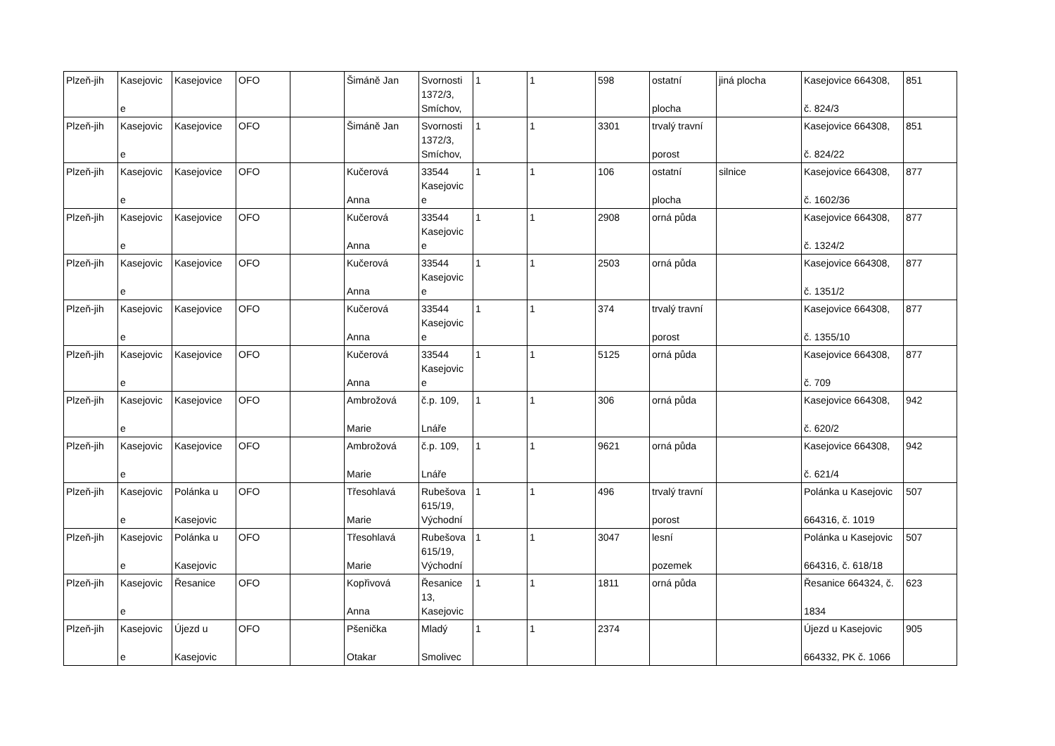| Plzeň-jih | Kasejovic e | Kasejovice | OFO | | Šimáně Jan | Svornosti 1372/3, Smíchov, | 1 | 1 | 598 | ostatní plocha | jiná plocha | Kasejovice 664308, č. 824/3 | 851 |
| Plzeň-jih | Kasejovic e | Kasejovice | OFO | | Šimáně Jan | Svornosti 1372/3, Smíchov, | 1 | 1 | 3301 | trvalý travní porost | | Kasejovice 664308, č. 824/22 | 851 |
| Plzeň-jih | Kasejovic e | Kasejovice | OFO | | Kučerová Anna | 33544 Kasejovic e | 1 | 1 | 106 | ostatní plocha | silnice | Kasejovice 664308, č. 1602/36 | 877 |
| Plzeň-jih | Kasejovic e | Kasejovice | OFO | | Kučerová Anna | 33544 Kasejovic e | 1 | 1 | 2908 | orná půda | | Kasejovice 664308, č. 1324/2 | 877 |
| Plzeň-jih | Kasejovic e | Kasejovice | OFO | | Kučerová Anna | 33544 Kasejovic e | 1 | 1 | 2503 | orná půda | | Kasejovice 664308, č. 1351/2 | 877 |
| Plzeň-jih | Kasejovic e | Kasejovice | OFO | | Kučerová Anna | 33544 Kasejovic e | 1 | 1 | 374 | trvalý travní porost | | Kasejovice 664308, č. 1355/10 | 877 |
| Plzeň-jih | Kasejovic e | Kasejovice | OFO | | Kučerová Anna | 33544 Kasejovic e | 1 | 1 | 5125 | orná půda | | Kasejovice 664308, č. 709 | 877 |
| Plzeň-jih | Kasejovic e | Kasejovice | OFO | | Ambrožová Marie | č.p. 109, Lnáře | 1 | 1 | 306 | orná půda | | Kasejovice 664308, č. 620/2 | 942 |
| Plzeň-jih | Kasejovic e | Kasejovice | OFO | | Ambrožová Marie | č.p. 109, Lnáře | 1 | 1 | 9621 | orná půda | | Kasejovice 664308, č. 621/4 | 942 |
| Plzeň-jih | Kasejovic e | Polánka u Kasejovic | OFO | | Třesohlavá Marie | Rubešova 615/19, Východní | 1 | 1 | 496 | trvalý travní porost | | Polánka u Kasejovic 664316, č. 1019 | 507 |
| Plzeň-jih | Kasejovic e | Polánka u Kasejovic | OFO | | Třesohlavá Marie | Rubešova 615/19, Východní | 1 | 1 | 3047 | lesní pozemek | | Polánka u Kasejovic 664316, č. 618/18 | 507 |
| Plzeň-jih | Kasejovic e | Řesanice | OFO | | Kopřivová Anna | Řesanice 13, Kasejovic | 1 | 1 | 1811 | orná půda | | Řesanice 664324, č. 1834 | 623 |
| Plzeň-jih | Kasejovic e | Újezd u Kasejovic | OFO | | Pšenička Otakar | Mladý Smolivec | 1 | 1 | 2374 | | | Újezd u Kasejovic 664332, PK č. 1066 | 905 |